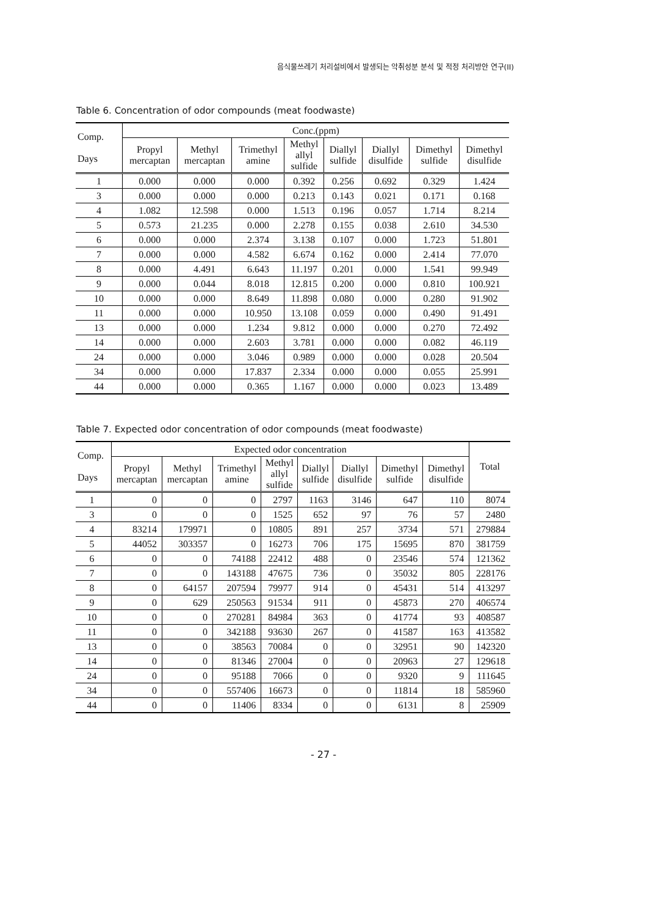음식물쓰레기 처리설비에서 발생되는 악취성분 분석 및 적정 처리방안 연구(II)
Table 6. Concentration of odor compounds (meat foodwaste)
| Comp. Days | Conc.(ppm) | | | | | | | |
| --- | --- | --- | --- | --- | --- | --- | --- | --- |
| | Propyl mercaptan | Methyl mercaptan | Trimethyl amine | Methyl allyl sulfide | Diallyl sulfide | Diallyl disulfide | Dimethyl sulfide | Dimethyl disulfide |
| 1 | 0.000 | 0.000 | 0.000 | 0.392 | 0.256 | 0.692 | 0.329 | 1.424 |
| 3 | 0.000 | 0.000 | 0.000 | 0.213 | 0.143 | 0.021 | 0.171 | 0.168 |
| 4 | 1.082 | 12.598 | 0.000 | 1.513 | 0.196 | 0.057 | 1.714 | 8.214 |
| 5 | 0.573 | 21.235 | 0.000 | 2.278 | 0.155 | 0.038 | 2.610 | 34.530 |
| 6 | 0.000 | 0.000 | 2.374 | 3.138 | 0.107 | 0.000 | 1.723 | 51.801 |
| 7 | 0.000 | 0.000 | 4.582 | 6.674 | 0.162 | 0.000 | 2.414 | 77.070 |
| 8 | 0.000 | 4.491 | 6.643 | 11.197 | 0.201 | 0.000 | 1.541 | 99.949 |
| 9 | 0.000 | 0.044 | 8.018 | 12.815 | 0.200 | 0.000 | 0.810 | 100.921 |
| 10 | 0.000 | 0.000 | 8.649 | 11.898 | 0.080 | 0.000 | 0.280 | 91.902 |
| 11 | 0.000 | 0.000 | 10.950 | 13.108 | 0.059 | 0.000 | 0.490 | 91.491 |
| 13 | 0.000 | 0.000 | 1.234 | 9.812 | 0.000 | 0.000 | 0.270 | 72.492 |
| 14 | 0.000 | 0.000 | 2.603 | 3.781 | 0.000 | 0.000 | 0.082 | 46.119 |
| 24 | 0.000 | 0.000 | 3.046 | 0.989 | 0.000 | 0.000 | 0.028 | 20.504 |
| 34 | 0.000 | 0.000 | 17.837 | 2.334 | 0.000 | 0.000 | 0.055 | 25.991 |
| 44 | 0.000 | 0.000 | 0.365 | 1.167 | 0.000 | 0.000 | 0.023 | 13.489 |
Table 7. Expected odor concentration of odor compounds (meat foodwaste)
| Comp. Days | Expected odor concentration | | | | | | | | Total |
| --- | --- | --- | --- | --- | --- | --- | --- | --- | --- |
| | Propyl mercaptan | Methyl mercaptan | Trimethyl amine | Methyl allyl sulfide | Diallyl sulfide | Diallyl disulfide | Dimethyl sulfide | Dimethyl disulfide | |
| 1 | 0 | 0 | 0 | 2797 | 1163 | 3146 | 647 | 110 | 8074 |
| 3 | 0 | 0 | 0 | 1525 | 652 | 97 | 76 | 57 | 2480 |
| 4 | 83214 | 179971 | 0 | 10805 | 891 | 257 | 3734 | 571 | 279884 |
| 5 | 44052 | 303357 | 0 | 16273 | 706 | 175 | 15695 | 870 | 381759 |
| 6 | 0 | 0 | 74188 | 22412 | 488 | 0 | 23546 | 574 | 121362 |
| 7 | 0 | 0 | 143188 | 47675 | 736 | 0 | 35032 | 805 | 228176 |
| 8 | 0 | 64157 | 207594 | 79977 | 914 | 0 | 45431 | 514 | 413297 |
| 9 | 0 | 629 | 250563 | 91534 | 911 | 0 | 45873 | 270 | 406574 |
| 10 | 0 | 0 | 270281 | 84984 | 363 | 0 | 41774 | 93 | 408587 |
| 11 | 0 | 0 | 342188 | 93630 | 267 | 0 | 41587 | 163 | 413582 |
| 13 | 0 | 0 | 38563 | 70084 | 0 | 0 | 32951 | 90 | 142320 |
| 14 | 0 | 0 | 81346 | 27004 | 0 | 0 | 20963 | 27 | 129618 |
| 24 | 0 | 0 | 95188 | 7066 | 0 | 0 | 9320 | 9 | 111645 |
| 34 | 0 | 0 | 557406 | 16673 | 0 | 0 | 11814 | 18 | 585960 |
| 44 | 0 | 0 | 11406 | 8334 | 0 | 0 | 6131 | 8 | 25909 |
- 27 -